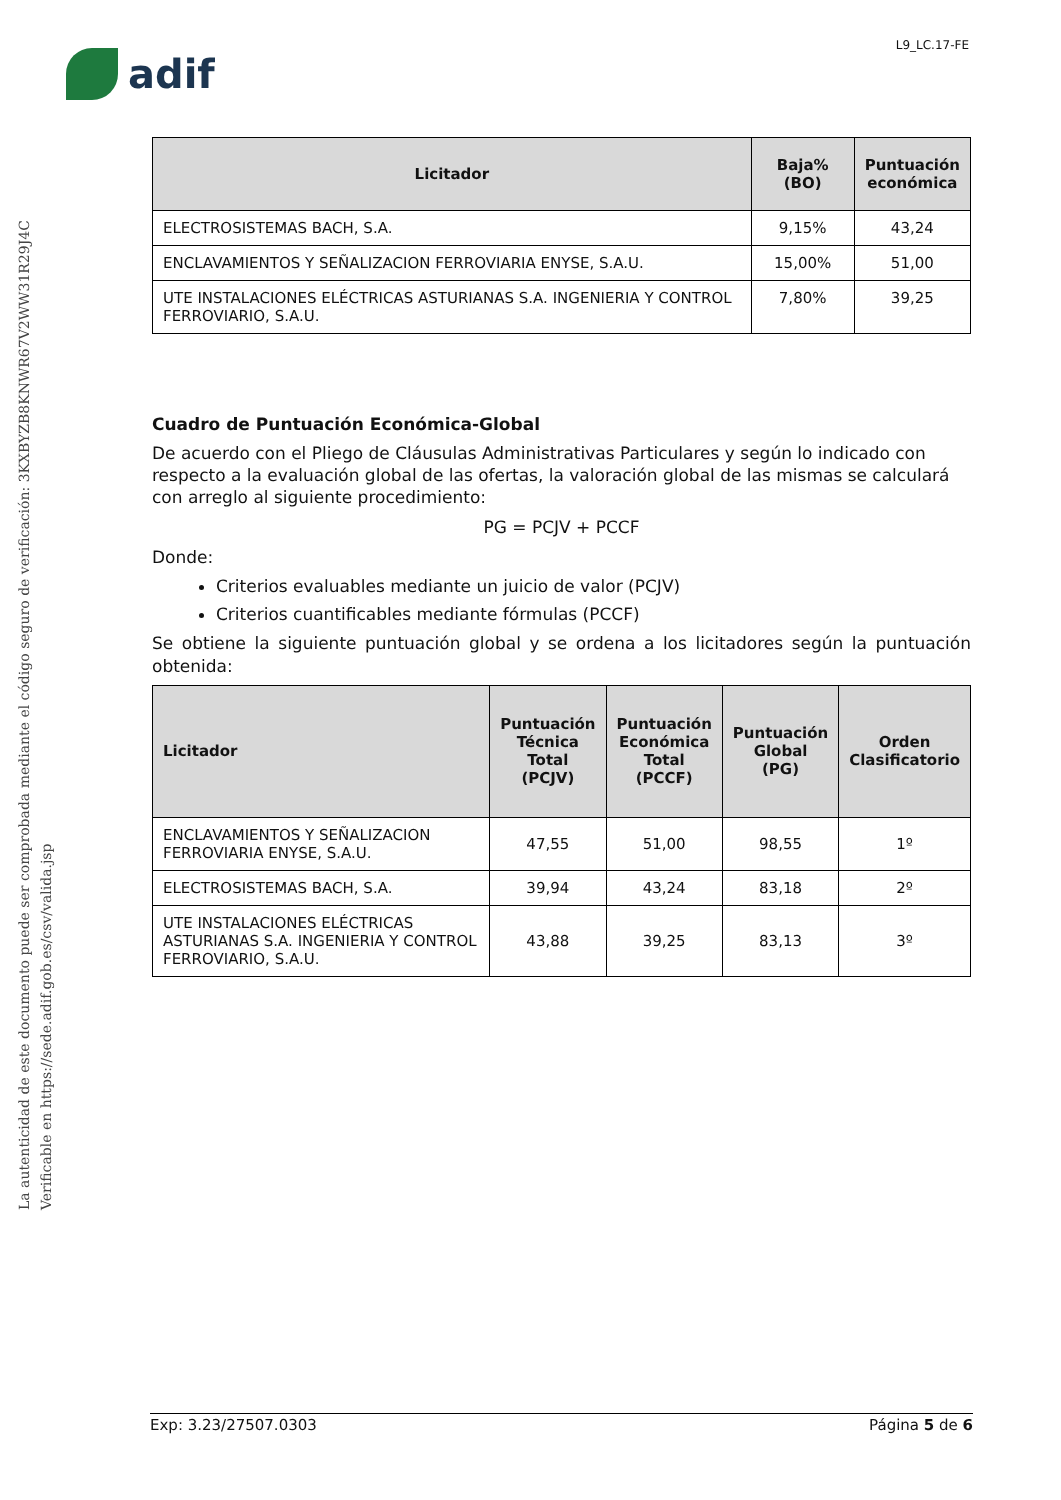L9_LC.17-FE
adif
La autenticidad de este documento puede ser comprobada mediante el código seguro de verificación: 3KXBYZB8KNWR67V2WW31R29J4C
Verificable en https://sede.adif.gob.es/csv/valida.jsp
| Licitador | Baja% (BO) | Puntuación económica |
| --- | --- | --- |
| ELECTROSISTEMAS BACH, S.A. | 9,15% | 43,24 |
| ENCLAVAMIENTOS Y SEÑALIZACION FERROVIARIA ENYSE, S.A.U. | 15,00% | 51,00 |
| UTE INSTALACIONES ELÉCTRICAS ASTURIANAS S.A. INGENIERIA Y CONTROL FERROVIARIO, S.A.U. | 7,80% | 39,25 |
Cuadro de Puntuación Económica-Global
De acuerdo con el Pliego de Cláusulas Administrativas Particulares y según lo indicado con respecto a la evaluación global de las ofertas, la valoración global de las mismas se calculará con arreglo al siguiente procedimiento:
PG = PCJV + PCCF
Donde:
Criterios evaluables mediante un juicio de valor (PCJV)
Criterios cuantificables mediante fórmulas (PCCF)
Se obtiene la siguiente puntuación global y se ordena a los licitadores según la puntuación obtenida:
| Licitador | Puntuación Técnica Total (PCJV) | Puntuación Económica Total (PCCF) | Puntuación Global (PG) | Orden Clasificatorio |
| --- | --- | --- | --- | --- |
| ENCLAVAMIENTOS Y SEÑALIZACION FERROVIARIA ENYSE, S.A.U. | 47,55 | 51,00 | 98,55 | 1º |
| ELECTROSISTEMAS BACH, S.A. | 39,94 | 43,24 | 83,18 | 2º |
| UTE INSTALACIONES ELÉCTRICAS ASTURIANAS S.A. INGENIERIA Y CONTROL FERROVIARIO, S.A.U. | 43,88 | 39,25 | 83,13 | 3º |
Exp: 3.23/27507.0303 Página 5 de 6